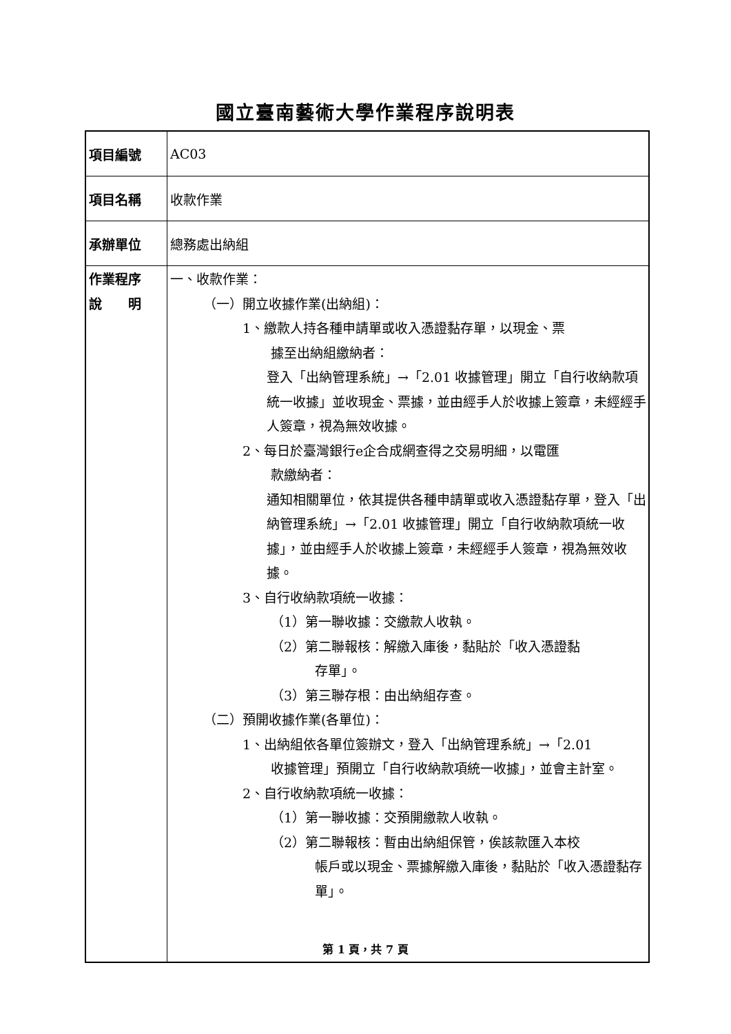國立臺南藝術大學作業程序說明表
| 項目編號 | AC03 |
| 項目名稱 | 收款作業 |
| 承辦單位 | 總務處出納組 |
| 作業程序 說 明 | 一、收款作業： （一）開立收據作業(出納組)： 1、繳款人持各種申請單或收入憑證黏存單，以現金、票 據至出納組繳納者： 登入「出納管理系統」→「2.01 收據管理」開立「自行收納款項統一收據」並收現金、票據，並由經手人於收據上簽章，未經經手人簽章，視為無效收據。 2、每日於臺灣銀行e企合成網查得之交易明細，以電匯 款繳納者： 通知相關單位，依其提供各種申請單或收入憑證黏存單，登入「出納管理系統」→「2.01 收據管理」開立「自行收納款項統一收據」，並由經手人於收據上簽章，未經經手人簽章，視為無效收據。 3、自行收納款項統一收據： （1）第一聯收據：交繳款人收執。 （2）第二聯報核：解繳入庫後，黏貼於「收入憑證黏 存單」。 （3）第三聯存根：由出納組存查。 （二）預開收據作業(各單位)： 1、出納組依各單位簽辦文，登入「出納管理系統」→「2.01 收據管理」預開立「自行收納款項統一收據」，並會主計室。 2、自行收納款項統一收據： （1）第一聯收據：交預開繳款人收執。 （2）第二聯報核：暫由出納組保管，俟該款匯入本校 帳戶或以現金、票據解繳入庫後，黏貼於「收入憑證黏存單」。 |
第 1 頁，共 7 頁